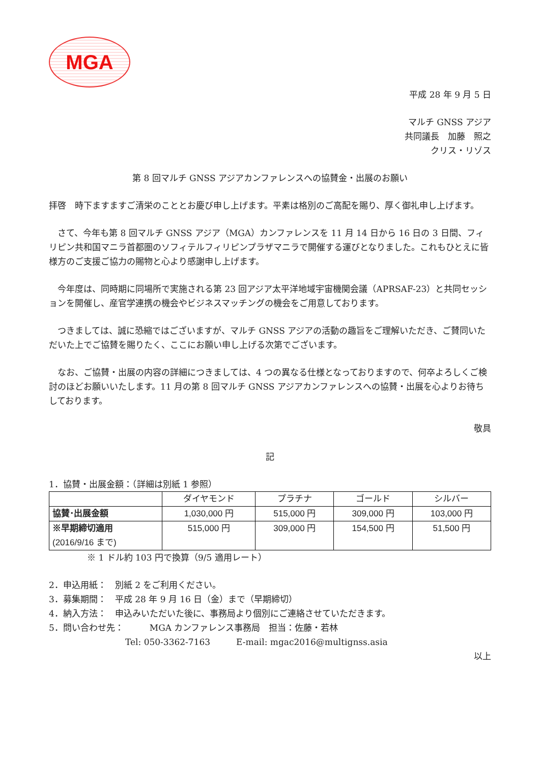MGA
平成 28 年 9 月 5 日
マルチ GNSS アジア
共同議長　加藤　照之　　
クリス・リゾス
第 8 回マルチ GNSS アジアカンファレンスへの協賛金・出展のお願い
拝啓　時下ますますご清栄のこととお慶び申し上げます。平素は格別のご高配を賜り、厚く御礼申し上げます。
　さて、今年も第 8 回マルチ GNSS アジア（MGA）カンファレンスを 11 月 14 日から 16 日の 3 日間、フィリピン共和国マニラ首都圏のソフィテルフィリピンプラザマニラで開催する運びとなりました。これもひとえに皆様方のご支援ご協力の賜物と心より感謝申し上げます。
　今年度は、同時期に同場所で実施される第 23 回アジア太平洋地域宇宙機関会議（APRSAF-23）と共同セッションを開催し、産官学連携の機会やビジネスマッチングの機会をご用意しております。
　つきましては、誠に恐縮ではございますが、マルチ GNSS アジアの活動の趣旨をご理解いただき、ご賛同いただいた上でご協賛を賜りたく、ここにお願い申し上げる次第でございます。
　なお、ご協賛・出展の内容の詳細につきましては、4 つの異なる仕様となっておりますので、何卒よろしくご検討のほどお願いいたします。11 月の第 8 回マルチ GNSS アジアカンファレンスへの協賛・出展を心よりお待ちしております。
敬具
記
1．協賛・出展金額：（詳細は別紙 1 参照）
| | ダイヤモンド | プラチナ | ゴールド | シルバー |
| --- | --- | --- | --- | --- |
| 協賛･出展金額 | 1,030,000 円 | 515,000 円 | 309,000 円 | 103,000 円 |
| ※早期締切適用 (2016/9/16 まで) | 515,000 円 | 309,000 円 | 154,500 円 | 51,500 円 |
※ 1 ドル約 103 円で換算（9/5 適用レート）
2．申込用紙：　別紙 2 をご利用ください。
3．募集期間：　平成 28 年 9 月 16 日（金）まで（早期締切）
4．納入方法：　申込みいただいた後に、事務局より個別にご連絡させていただきます。
5．問い合わせ先：　　　MGA カンファレンス事務局　担当：佐藤・若林
Tel: 050-3362-7163　　　E-mail: mgac2016@multignss.asia
以上